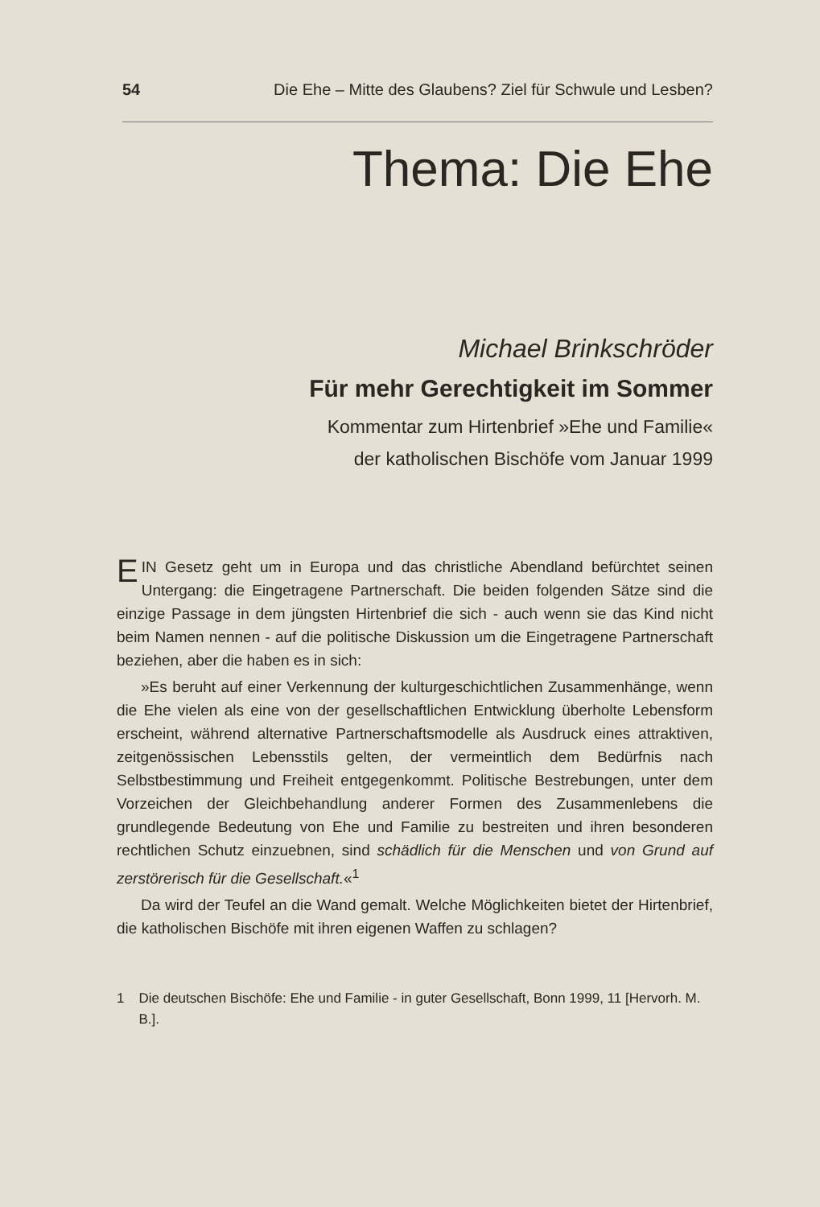54 Die Ehe – Mitte des Glaubens? Ziel für Schwule und Lesben?
Thema: Die Ehe
Michael Brinkschröder
Für mehr Gerechtigkeit im Sommer
Kommentar zum Hirtenbrief »Ehe und Familie«
der katholischen Bischöfe vom Januar 1999
EIN Gesetz geht um in Europa und das christliche Abendland befürchtet seinen Untergang: die Eingetragene Partnerschaft. Die beiden folgenden Sätze sind die einzige Passage in dem jüngsten Hirtenbrief die sich - auch wenn sie das Kind nicht beim Namen nennen - auf die politische Diskussion um die Eingetragene Partnerschaft beziehen, aber die haben es in sich:
»Es beruht auf einer Verkennung der kulturgeschichtlichen Zusammenhänge, wenn die Ehe vielen als eine von der gesellschaftlichen Entwicklung überholte Lebensform erscheint, während alternative Partnerschaftsmodelle als Ausdruck eines attraktiven, zeitgenössischen Lebensstils gelten, der vermeintlich dem Bedürfnis nach Selbstbestimmung und Freiheit entgegenkommt. Politische Bestrebungen, unter dem Vorzeichen der Gleichbehandlung anderer Formen des Zusammenlebens die grundlegende Bedeutung von Ehe und Familie zu bestreiten und ihren besonderen rechtlichen Schutz einzuebnen, sind schädlich für die Menschen und von Grund auf zerstörerisch für die Gesellschaft.«<sup>1</sup>
Da wird der Teufel an die Wand gemalt. Welche Möglichkeiten bietet der Hirtenbrief, die katholischen Bischöfe mit ihren eigenen Waffen zu schlagen?
1 Die deutschen Bischöfe: Ehe und Familie - in guter Gesellschaft, Bonn 1999, 11 [Hervorh. M. B.].